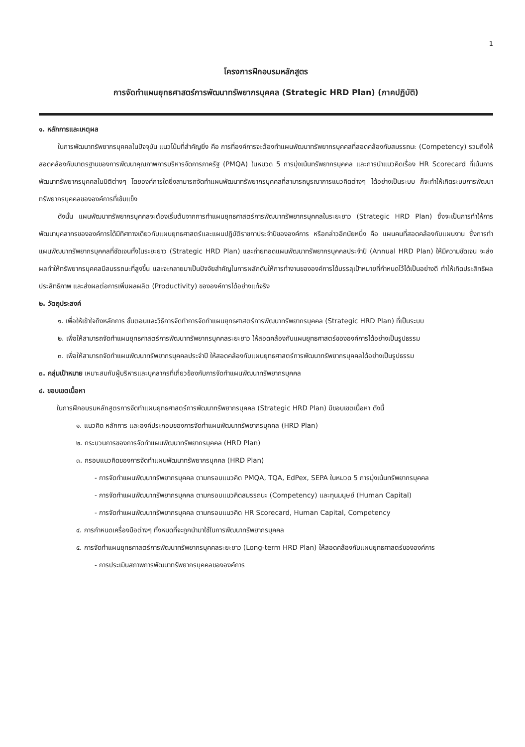1
โครงการฝึกอบรมหลักสูตร
การจัดทำแผนยุทธศาสตร์การพัฒนาทรัพยากรบุคคล (Strategic HRD Plan) (ภาคปฏิบัติ)
๑. หลักการและเหตุผล
ในการพัฒนาทรัพยากรบุคคลในปัจจุบัน แนวโน้มที่สำคัญยิ่ง คือ การที่องค์การจะต้องทำแผนพัฒนาทรัพยากรบุคคลที่สอดคล้องกับสมรรถนะ (Competency) รวมถึงให้สอดคล้องกับมาตรฐานของการพัฒนาคุณภาพการบริหารจัดการภาครัฐ (PMQA) ในหมวด 5 การมุ่งเน้นทรัพยากรบุคคล และการนำแนวคิดเรื่อง HR Scorecard ที่เน้นการพัฒนาทรัพยากรบุคคลในมิติต่างๆ โดยองค์การใดยิ่งสามารถจัดทำแผนพัฒนาทรัพยากรบุคคลที่สามารถบูรณาการแนวคิดต่างๆ ได้อย่างเป็นระบบ ก็จะทำให้เกิดระบบการพัฒนาทรัพยากรบุคคลขององค์การที่เข้มแข็ง
ดังนั้น แผนพัฒนาทรัพยากรบุคคลจะต้องเริ่มต้นจากการทำแผนยุทธศาสตร์การพัฒนาทรัพยากรบุคคลในระยะยาว (Strategic HRD Plan) ซึ่งจะเป็นการทำให้การพัฒนาบุคลากรขององค์การได้มีทิศทางเดียวกับแผนยุทธศาสตร์และแผนปฏิบัติราชกาประจำปีขององค์การ หรือกล่าวอีกนัยหนึ่ง คือ แผนคนที่สอดคล้องกับแผนงาน ซึ่งการทำแผนพัฒนาทรัพยากรบุคคลที่ชัดเจนทั้งในระยะยาว (Strategic HRD Plan) และถ่ายทอดแผนพัฒนาทรัพยากรบุคคลประจำปี (Annual HRD Plan) ให้มีความชัดเจน จะส่งผลทำให้ทรัพยากรบุคคลมีสมรรถนะที่สูงขึ้น และจะกลายมาเป็นปัจจัยสำคัญในการผลักดันให้การทำงานขององค์การได้บรรลุเป้าหมายที่กำหนดไว้ได้เป็นอย่างดี ทำให้เกิดประสิทธิผล ประสิทธิภาพ และส่งผลต่อการเพิ่มผลผลิต (Productivity) ขององค์การได้อย่างแท้จริง
๒. วัตถุประสงค์
๑. เพื่อให้เข้าใจถึงหลักการ ขั้นตอนและวิธีการจัดทำการจัดทำแผนยุทธศาสตร์การพัฒนาทรัพยากรบุคคล (Strategic HRD Plan) ที่เป็นระบบ
๒. เพื่อให้สามารถจัดทำแผนยุทธศาสตร์การพัฒนาทรัพยากรบุคคลระยะยาว ให้สอดคล้องกับแผนยุทธศาสตร์ขององค์การได้อย่างเป็นรูปธรรม
๓. เพื่อให้สามารถจัดทำแผนพัฒนาทรัพยากรบุคคลประจำปี ให้สอดคล้องกับแผนยุทธศาสตร์การพัฒนาทรัพยากรบุคคลได้อย่างเป็นรูปธรรม
๓. กลุ่มเป้าหมาย เหมาะสมกับผู้บริหารและบุคลากรที่เกี่ยวข้องกับการจัดทำแผนพัฒนาทรัพยากรบุคคล
๔. ขอบเขตเนื้อหา
ในการฝึกอบรมหลักสูตรการจัดทำแผนยุทธศาสตร์การพัฒนาทรัพยากรบุคคล (Strategic HRD Plan) มีขอบเขตเนื้อหา ดังนี้
๑. แนวคิด หลักการ และองค์ประกอบของการจัดทำแผนพัฒนาทรัพยากรบุคคล (HRD Plan)
๒. กระบวนการของการจัดทำแผนพัฒนาทรัพยากรบุคคล (HRD Plan)
๓. กรอบแนวคิดของการจัดทำแผนพัฒนาทรัพยากรบุคคล (HRD Plan)
- การจัดทำแผนพัฒนาทรัพยากรบุคคล ตามกรอบแนวคิด PMQA, TQA, EdPex, SEPA ในหมวด 5 การมุ่งเน้นทรัพยากรบุคคล
- การจัดทำแผนพัฒนาทรัพยากรบุคคล ตามกรอบแนวคิดสมรรถนะ (Competency) และทุนมนุษย์ (Human Capital)
- การจัดทำแผนพัฒนาทรัพยากรบุคคล ตามกรอบแนวคิด HR Scorecard, Human Capital, Competency
๔. การกำหนดเครื่องมือต่างๆ ทั้งหมดที่จะถูกนำมาใช้ในการพัฒนาทรัพยากรบุคคล
๕. การจัดทำแผนยุทธศาสตร์การพัฒนาทรัพยากรบุคคลระยะยาว (Long-term HRD Plan) ให้สอดคล้องกับแผนยุทธศาสตร์ขององค์การ
- การประเมินสภาพการพัฒนาทรัพยากรบุคคลขององค์การ